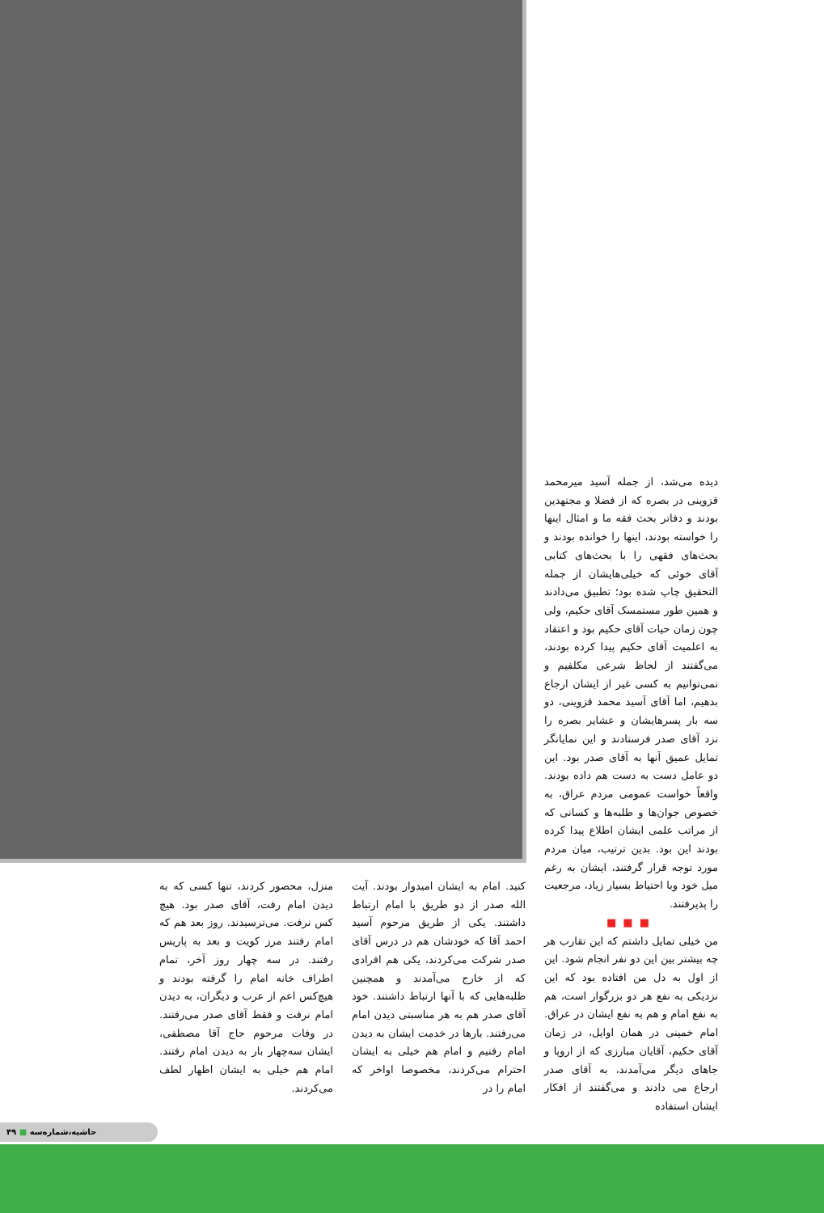دیده می‌شد، از جمله آسید میرمحمد قزوینی در بصره که از فضلا و مجتهدین بودند و دفاتر بحث فقه ما و امثال اینها را خواسته بودند، اینها را خوانده بودند و بحث‌های فقهی را با بحث‌های کتابی آقای خوئی که خیلی‌هایشان از جمله التحقیق چاپ شده بود؛ تطبیق می‌دادند و همین طور مستمسک آقای حکیم، ولی چون زمان حیات آقای حکیم بود و اعتقاد به اعلمیت آقای حکیم پیدا کرده بودند، می‌گفتند از لحاظ شرعی مکلفیم و نمی‌توانیم به کسی غیر از ایشان ارجاع بدهیم، اما آقای آسید محمد قزوینی، دو سه بار پسرهایشان و عشایر بصره را نزد آقای صدر فرستادند و این نمایانگر تمایل عمیق آنها به آقای صدر بود. این دو عامل دست به دست هم داده بودند. واقعاً خواست عمومی مردم عراق، به خصوص جوان‌ها و طلبه‌ها و کسانی که از مراتب علمی ایشان اطلاع پیدا کرده بودند این بود. بدین ترتیب، میان مردم مورد توجه قرار گرفتند، ایشان به رغم میل خود وبا احتیاط بسیار زیاد، مرجعیت را پذیرفتند.
■■■
من خیلی تمایل داشتم که این تقارب هر چه بیشتر بین این دو نفر انجام شود. این از اول به دل من افتاده بود که این نزدیکی به نفع هر دو بزرگوار است، هم به نفع امام و هم به نفع ایشان در عراق. امام خمینی در همان اوایل، در زمان آقای حکیم، آقایان مبارزی که از اروپا و جاهای دیگر می‌آمدند، به آقای صدر ارجاع می دادند و می‌گفتند از افکار ایشان استفاده
کنید. امام به ایشان امیدوار بودند. آیت الله صدر از دو طریق با امام ارتباط داشتند. یکی از طریق مرحوم آسید احمد آقا که خودشان هم در درس آقای صدر شرکت می‌کردند، یکی هم افرادی که از خارج می‌آمدند و همچنین طلبه‌هایی که با آنها ارتباط داشتند. خود آقای صدر هم به هر مناسبتی دیدن امام می‌رفتند. بارها در خدمت ایشان به دیدن امام رفتیم و امام هم خیلی به ایشان احترام می‌کردند، مخصوصا اواخر که امام را در
منزل، محصور کردند، تنها کسی که به دیدن امام رفت، آقای صدر بود. هیچ کس نرفت. می‌ترسیدند. روز بعد هم که امام رفتند مرز کویت و بعد به پاریس رفتند. در سه چهار روز آخر، تمام اطراف خانه امام را گرفته بودند و هیچ‌کس اعم از عرب و دیگران، به دیدن امام نرفت و فقط آقای صدر می‌رفتند. در وفات مرحوم حاج آقا مصطفی، ایشان سه‌چهار بار به دیدن امام رفتند. امام هم خیلی به ایشان اظهار لطف می‌کردند.
حاشیه،شماره‌سه ■ ۴۹